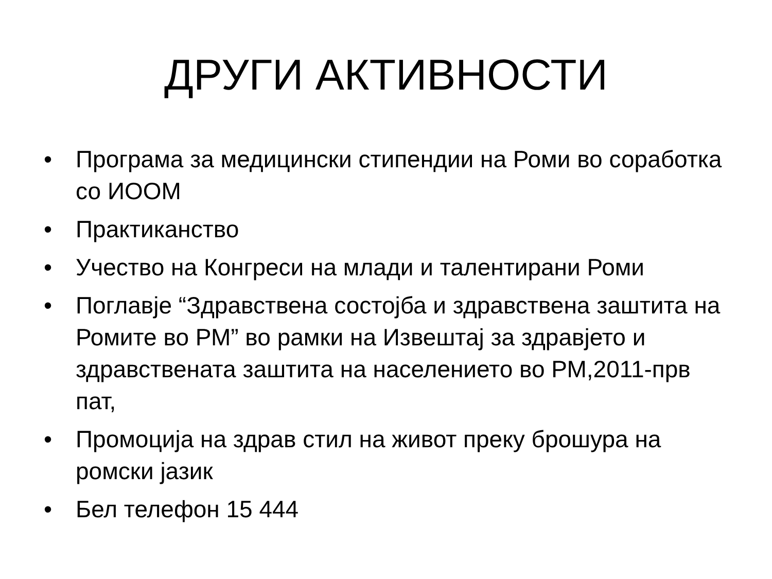ДРУГИ АКТИВНОСТИ
• Програма за медицински стипендии на Роми во соработка со ИООМ
• Практиканство
• Учество на Конгреси на млади и талентирани Роми
• Поглавје “Здравствена состојба и здравствена заштита на Ромите во РМ” во рамки на Извештај за здравјето и здравствената заштита на населението во РМ,2011-прв пат,
• Промоција на здрав стил на живот преку брошура на ромски јазик
• Бел телефон 15 444